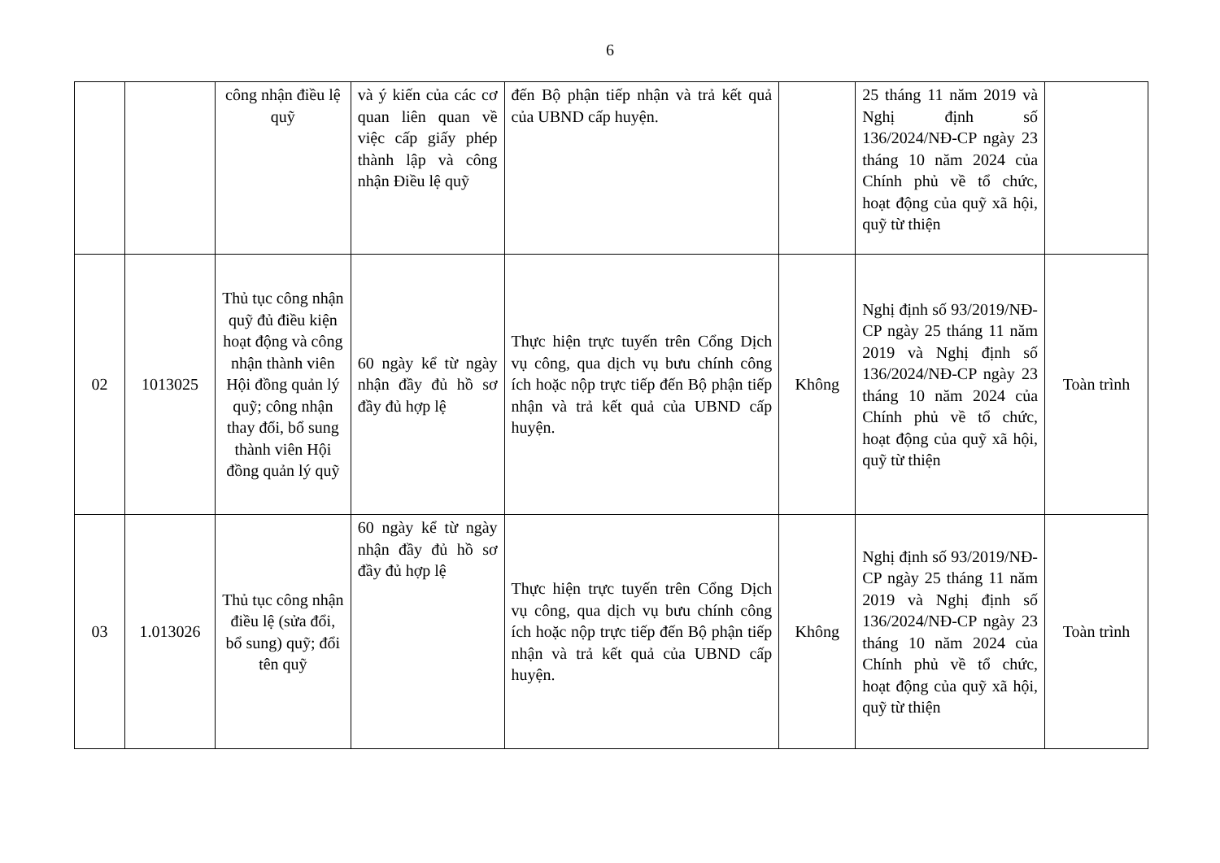6
| | | công nhận điều lệ quỹ | và ý kiến của các cơ quan liên quan về việc cấp giấy phép thành lập và công nhận Điều lệ quỹ | đến Bộ phận tiếp nhận và trả kết quả của UBND cấp huyện. | | 25 tháng 11 năm 2019 và Nghị định số 136/2024/NĐ-CP ngày 23 tháng 10 năm 2024 của Chính phủ về tổ chức, hoạt động của quỹ xã hội, quỹ từ thiện | |
| 02 | 1013025 | Thủ tục công nhận quỹ đủ điều kiện hoạt động và công nhận thành viên Hội đồng quản lý quỹ; công nhận thay đổi, bổ sung thành viên Hội đồng quản lý quỹ | 60 ngày kể từ ngày nhận đầy đủ hồ sơ đầy đủ hợp lệ | Thực hiện trực tuyến trên Cổng Dịch vụ công, qua dịch vụ bưu chính công ích hoặc nộp trực tiếp đến Bộ phận tiếp nhận và trả kết quả của UBND cấp huyện. | Không | Nghị định số 93/2019/NĐ-CP ngày 25 tháng 11 năm 2019 và Nghị định số 136/2024/NĐ-CP ngày 23 tháng 10 năm 2024 của Chính phủ về tổ chức, hoạt động của quỹ xã hội, quỹ từ thiện | Toàn trình |
| 03 | 1.013026 | Thủ tục công nhận điều lệ (sửa đổi, bổ sung) quỹ; đổi tên quỹ | 60 ngày kể từ ngày nhận đầy đủ hồ sơ đầy đủ hợp lệ | Thực hiện trực tuyến trên Cổng Dịch vụ công, qua dịch vụ bưu chính công ích hoặc nộp trực tiếp đến Bộ phận tiếp nhận và trả kết quả của UBND cấp huyện. | Không | Nghị định số 93/2019/NĐ-CP ngày 25 tháng 11 năm 2019 và Nghị định số 136/2024/NĐ-CP ngày 23 tháng 10 năm 2024 của Chính phủ về tổ chức, hoạt động của quỹ xã hội, quỹ từ thiện | Toàn trình |